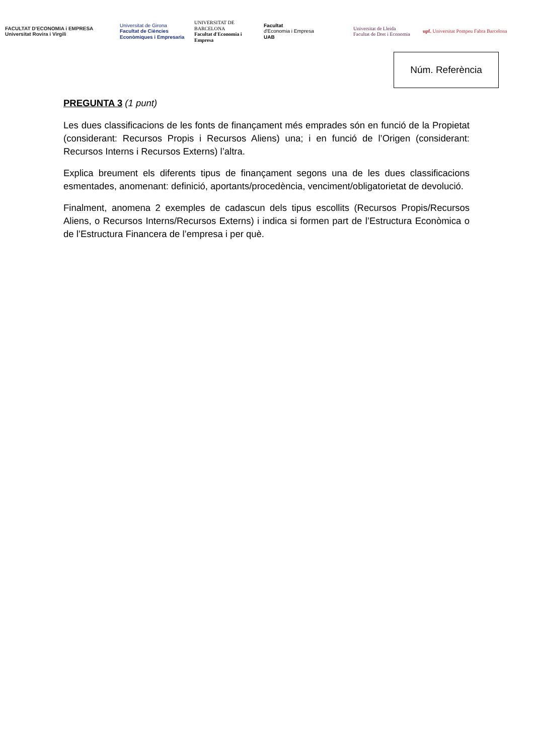FACULTAT D'ECONOMIA i EMPRESA
Universitat Rovira i Virgili
Universitat de Girona
Facultat de Ciències Econòmiques i Empresaria
UNIVERSITAT DE BARCELONA
Facultat d'Economia i Empresa
Facultat
d'Economia i Empresa
UAB
Universitat de Lleida
Facultat de Dret i Economia
upf. Universitat Pompeu Fabra Barcelona
Núm. Referència
PREGUNTA 3 (1 punt)
Les dues classificacions de les fonts de finançament més emprades són en funció de la Propietat (considerant: Recursos Propis i Recursos Aliens) una; i en funció de l’Origen (considerant: Recursos Interns i Recursos Externs) l’altra.
Explica breument els diferents tipus de finançament segons una de les dues classificacions esmentades, anomenant: definició, aportants/procedència, venciment/obligatorietat de devolució.
Finalment, anomena 2 exemples de cadascun dels tipus escollits (Recursos Propis/Recursos Aliens, o Recursos Interns/Recursos Externs) i indica si formen part de l’Estructura Econòmica o de l’Estructura Financera de l’empresa i per què.